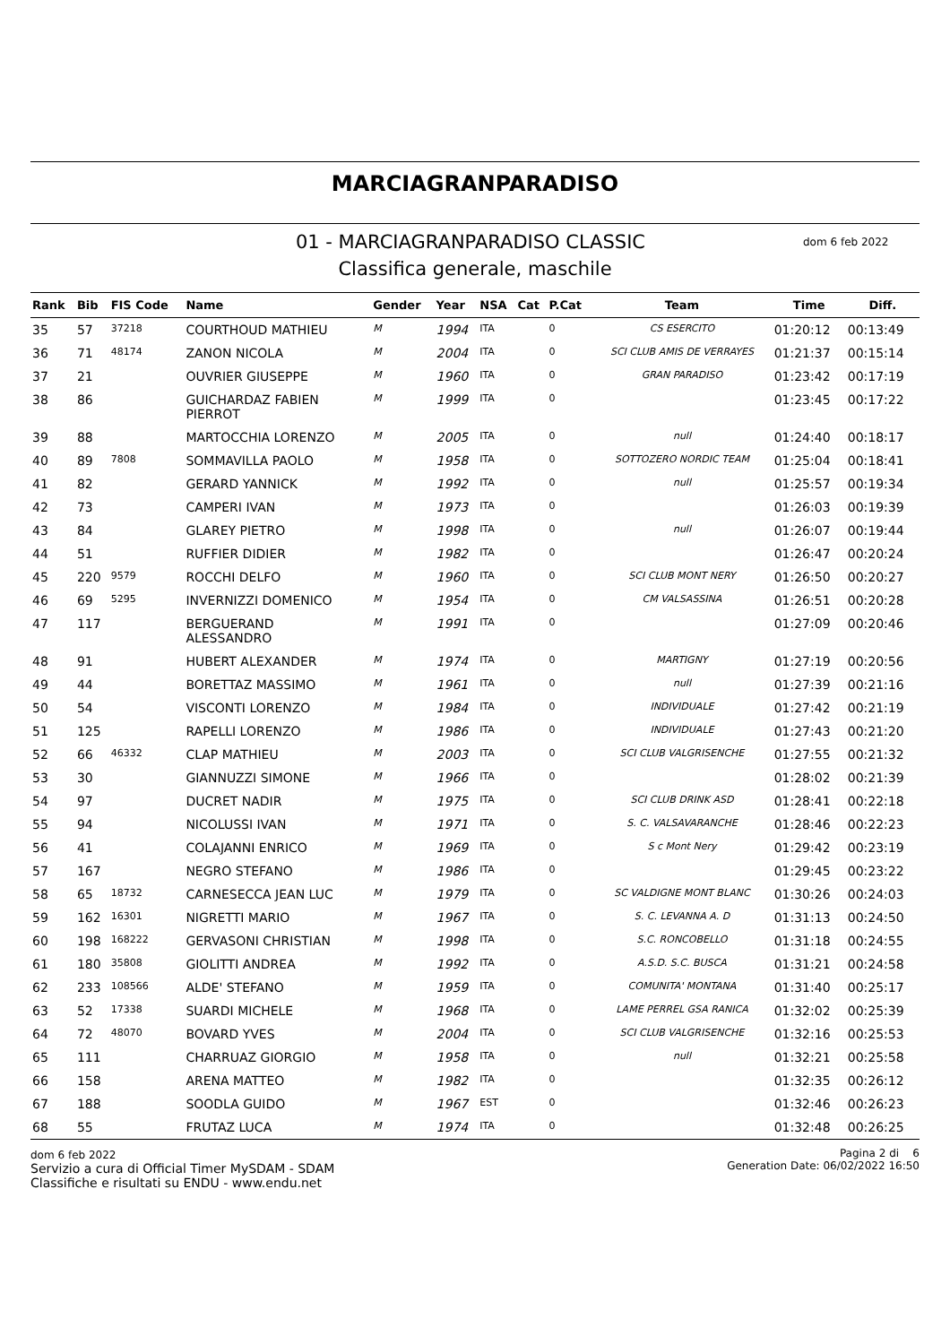MARCIAGRANPARADISO
01 - MARCIAGRANPARADISO CLASSIC
dom 6 feb 2022
Classifica generale, maschile
| Rank | Bib | FIS Code | Name | Gender | Year | NSA | Cat | P.Cat | Team | Time | Diff. |
| --- | --- | --- | --- | --- | --- | --- | --- | --- | --- | --- | --- |
| 35 | 57 | 37218 | COURTHOUD MATHIEU | M | 1994 | ITA | | 0 | CS ESERCITO | 01:20:12 | 00:13:49 |
| 36 | 71 | 48174 | ZANON NICOLA | M | 2004 | ITA | | 0 | SCI CLUB AMIS DE VERRAYES | 01:21:37 | 00:15:14 |
| 37 | 21 | | OUVRIER GIUSEPPE | M | 1960 | ITA | | 0 | GRAN PARADISO | 01:23:42 | 00:17:19 |
| 38 | 86 | | GUICHARDAZ FABIEN PIERROT | M | 1999 | ITA | | 0 | | 01:23:45 | 00:17:22 |
| 39 | 88 | | MARTOCCHIA LORENZO | M | 2005 | ITA | | 0 | null | 01:24:40 | 00:18:17 |
| 40 | 89 | 7808 | SOMMAVILLA PAOLO | M | 1958 | ITA | | 0 | SOTTOZERO NORDIC TEAM | 01:25:04 | 00:18:41 |
| 41 | 82 | | GERARD YANNICK | M | 1992 | ITA | | 0 | null | 01:25:57 | 00:19:34 |
| 42 | 73 | | CAMPERI IVAN | M | 1973 | ITA | | 0 | | 01:26:03 | 00:19:39 |
| 43 | 84 | | GLAREY PIETRO | M | 1998 | ITA | | 0 | null | 01:26:07 | 00:19:44 |
| 44 | 51 | | RUFFIER DIDIER | M | 1982 | ITA | | 0 | | 01:26:47 | 00:20:24 |
| 45 | 220 | 9579 | ROCCHI DELFO | M | 1960 | ITA | | 0 | SCI CLUB MONT NERY | 01:26:50 | 00:20:27 |
| 46 | 69 | 5295 | INVERNIZZI DOMENICO | M | 1954 | ITA | | 0 | CM VALSASSINA | 01:26:51 | 00:20:28 |
| 47 | 117 | | BERGUERAND ALESSANDRO | M | 1991 | ITA | | 0 | | 01:27:09 | 00:20:46 |
| 48 | 91 | | HUBERT ALEXANDER | M | 1974 | ITA | | 0 | MARTIGNY | 01:27:19 | 00:20:56 |
| 49 | 44 | | BORETTAZ MASSIMO | M | 1961 | ITA | | 0 | null | 01:27:39 | 00:21:16 |
| 50 | 54 | | VISCONTI LORENZO | M | 1984 | ITA | | 0 | INDIVIDUALE | 01:27:42 | 00:21:19 |
| 51 | 125 | | RAPELLI LORENZO | M | 1986 | ITA | | 0 | INDIVIDUALE | 01:27:43 | 00:21:20 |
| 52 | 66 | 46332 | CLAP MATHIEU | M | 2003 | ITA | | 0 | SCI CLUB VALGRISENCHE | 01:27:55 | 00:21:32 |
| 53 | 30 | | GIANNUZZI SIMONE | M | 1966 | ITA | | 0 | | 01:28:02 | 00:21:39 |
| 54 | 97 | | DUCRET NADIR | M | 1975 | ITA | | 0 | SCI CLUB DRINK ASD | 01:28:41 | 00:22:18 |
| 55 | 94 | | NICOLUSSI IVAN | M | 1971 | ITA | | 0 | S. C. VALSAVARANCHE | 01:28:46 | 00:22:23 |
| 56 | 41 | | COLAJANNI ENRICO | M | 1969 | ITA | | 0 | S c Mont Nery | 01:29:42 | 00:23:19 |
| 57 | 167 | | NEGRO STEFANO | M | 1986 | ITA | | 0 | | 01:29:45 | 00:23:22 |
| 58 | 65 | 18732 | CARNESECCA JEAN LUC | M | 1979 | ITA | | 0 | SC VALDIGNE MONT BLANC | 01:30:26 | 00:24:03 |
| 59 | 162 | 16301 | NIGRETTI MARIO | M | 1967 | ITA | | 0 | S. C. LEVANNA A. D | 01:31:13 | 00:24:50 |
| 60 | 198 | 168222 | GERVASONI CHRISTIAN | M | 1998 | ITA | | 0 | S.C. RONCOBELLO | 01:31:18 | 00:24:55 |
| 61 | 180 | 35808 | GIOLITTI ANDREA | M | 1992 | ITA | | 0 | A.S.D. S.C. BUSCA | 01:31:21 | 00:24:58 |
| 62 | 233 | 108566 | ALDE' STEFANO | M | 1959 | ITA | | 0 | COMUNITA' MONTANA | 01:31:40 | 00:25:17 |
| 63 | 52 | 17338 | SUARDI MICHELE | M | 1968 | ITA | | 0 | LAME PERREL GSA RANICA | 01:32:02 | 00:25:39 |
| 64 | 72 | 48070 | BOVARD YVES | M | 2004 | ITA | | 0 | SCI CLUB VALGRISENCHE | 01:32:16 | 00:25:53 |
| 65 | 111 | | CHARRUAZ GIORGIO | M | 1958 | ITA | | 0 | null | 01:32:21 | 00:25:58 |
| 66 | 158 | | ARENA MATTEO | M | 1982 | ITA | | 0 | | 01:32:35 | 00:26:12 |
| 67 | 188 | | SOODLA GUIDO | M | 1967 | EST | | 0 | | 01:32:46 | 00:26:23 |
| 68 | 55 | | FRUTAZ LUCA | M | 1974 | ITA | | 0 | | 01:32:48 | 00:26:25 |
dom 6 feb 2022
Servizio a cura di Official Timer MySDAM - SDAM
Classifiche e risultati su ENDU - www.endu.net
Pagina 2 di 6
Generation Date: 06/02/2022 16:50